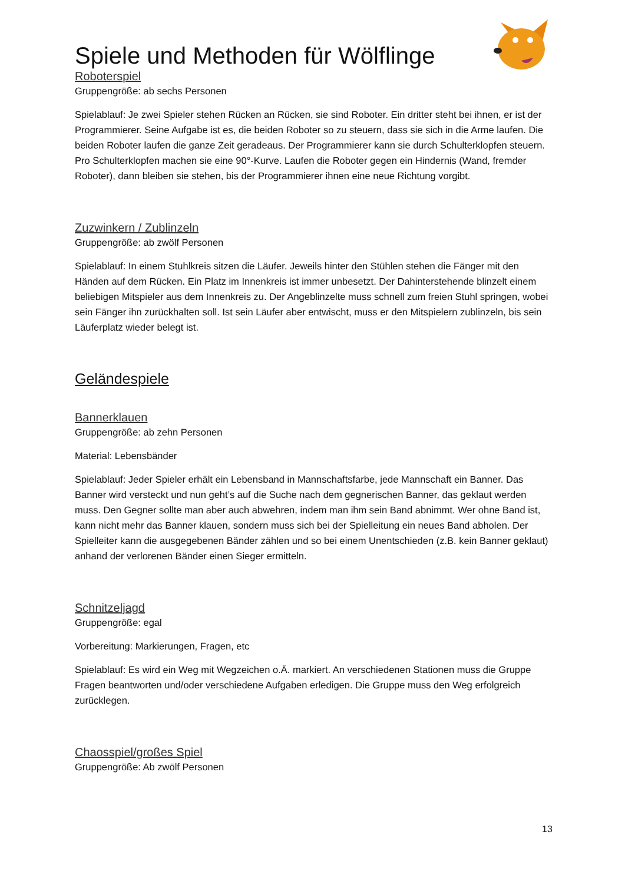Spiele und Methoden für Wölflinge
Roboterspiel
Gruppengröße: ab sechs Personen
Spielablauf: Je zwei Spieler stehen Rücken an Rücken, sie sind Roboter. Ein dritter steht bei ihnen, er ist der Programmierer. Seine Aufgabe ist es, die beiden Roboter so zu steuern, dass sie sich in die Arme laufen. Die beiden Roboter laufen die ganze Zeit geradeaus. Der Programmierer kann sie durch Schulterklopfen steuern. Pro Schulterklopfen machen sie eine 90°-Kurve. Laufen die Roboter gegen ein Hindernis (Wand, fremder Roboter), dann bleiben sie stehen, bis der Programmierer ihnen eine neue Richtung vorgibt.
Zuzwinkern / Zublinzeln
Gruppengröße: ab zwölf Personen
Spielablauf: In einem Stuhlkreis sitzen die Läufer. Jeweils hinter den Stühlen stehen die Fänger mit den Händen auf dem Rücken. Ein Platz im Innenkreis ist immer unbesetzt. Der Dahinterstehende blinzelt einem beliebigen Mitspieler aus dem Innenkreis zu. Der Angeblinzelte muss schnell zum freien Stuhl springen, wobei sein Fänger ihn zurückhalten soll. Ist sein Läufer aber entwischt, muss er den Mitspielern zublinzeln, bis sein Läuferplatz wieder belegt ist.
Geländespiele
Bannerklauen
Gruppengröße: ab zehn Personen
Material: Lebensbänder
Spielablauf: Jeder Spieler erhält ein Lebensband in Mannschaftsfarbe, jede Mannschaft ein Banner. Das Banner wird versteckt und nun geht’s auf die Suche nach dem gegnerischen Banner, das geklaut werden muss. Den Gegner sollte man aber auch abwehren, indem man ihm sein Band abnimmt. Wer ohne Band ist, kann nicht mehr das Banner klauen, sondern muss sich bei der Spielleitung ein neues Band abholen. Der Spielleiter kann die ausgegebenen Bänder zählen und so bei einem Unentschieden (z.B. kein Banner geklaut) anhand der verlorenen Bänder einen Sieger ermitteln.
Schnitzeljagd
Gruppengröße: egal
Vorbereitung: Markierungen, Fragen, etc
Spielablauf: Es wird ein Weg mit Wegzeichen o.Ä. markiert. An verschiedenen Stationen muss die Gruppe Fragen beantworten und/oder verschiedene Aufgaben erledigen. Die Gruppe muss den Weg erfolgreich zurücklegen.
Chaosspiel/großes Spiel
Gruppengröße: Ab zwölf Personen
13